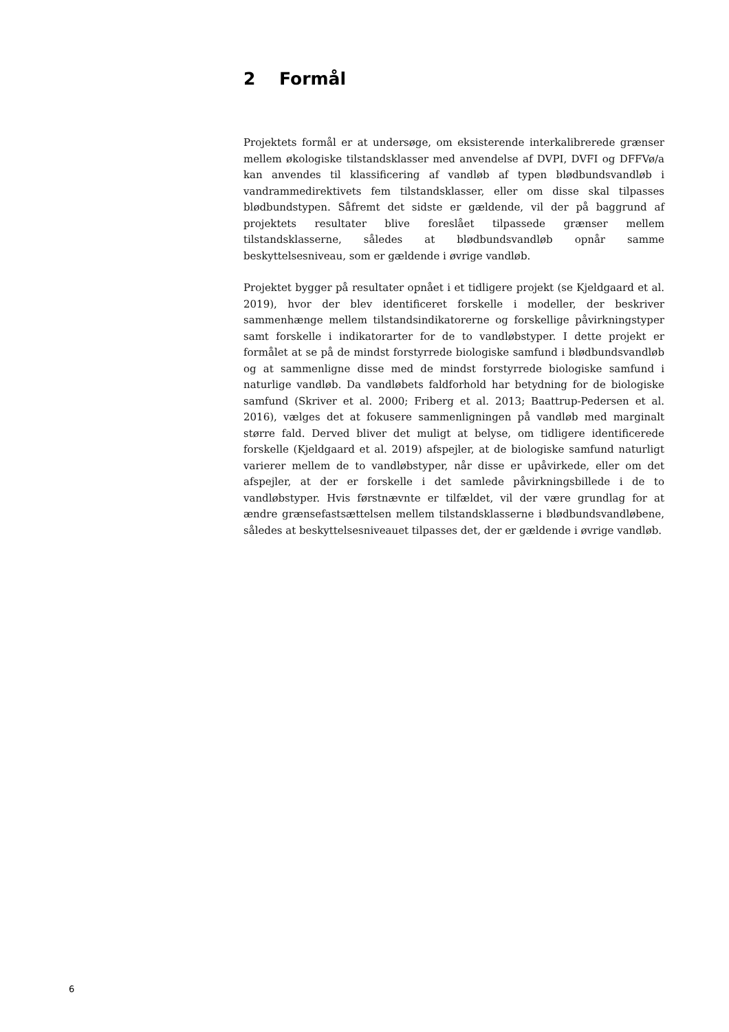2 Formål
Projektets formål er at undersøge, om eksisterende interkalibrerede grænser mellem økologiske tilstandsklasser med anvendelse af DVPI, DVFI og DFFVø/a kan anvendes til klassificering af vandløb af typen blødbundsvandløb i vandrammedirektivets fem tilstandsklasser, eller om disse skal tilpasses blødbundstypen. Såfremt det sidste er gældende, vil der på baggrund af projektets resultater blive foreslået tilpassede grænser mellem tilstandsklasserne, således at blødbundsvandløb opnår samme beskyttelsesniveau, som er gældende i øvrige vandløb.
Projektet bygger på resultater opnået i et tidligere projekt (se Kjeldgaard et al. 2019), hvor der blev identificeret forskelle i modeller, der beskriver sammenhænge mellem tilstandsindikatorerne og forskellige påvirkningstyper samt forskelle i indikatorarter for de to vandløbstyper. I dette projekt er formålet at se på de mindst forstyrrede biologiske samfund i blødbundsvandløb og at sammenligne disse med de mindst forstyrrede biologiske samfund i naturlige vandløb. Da vandløbets faldforhold har betydning for de biologiske samfund (Skriver et al. 2000; Friberg et al. 2013; Baattrup-Pedersen et al. 2016), vælges det at fokusere sammenligningen på vandløb med marginalt større fald. Derved bliver det muligt at belyse, om tidligere identificerede forskelle (Kjeldgaard et al. 2019) afspejler, at de biologiske samfund naturligt varierer mellem de to vandløbstyper, når disse er upåvirkede, eller om det afspejler, at der er forskelle i det samlede påvirkningsbillede i de to vandløbstyper. Hvis førstnævnte er tilfældet, vil der være grundlag for at ændre grænsefastsættelsen mellem tilstandsklasserne i blødbundsvandløbene, således at beskyttelsesniveauet tilpasses det, der er gældende i øvrige vandløb.
6